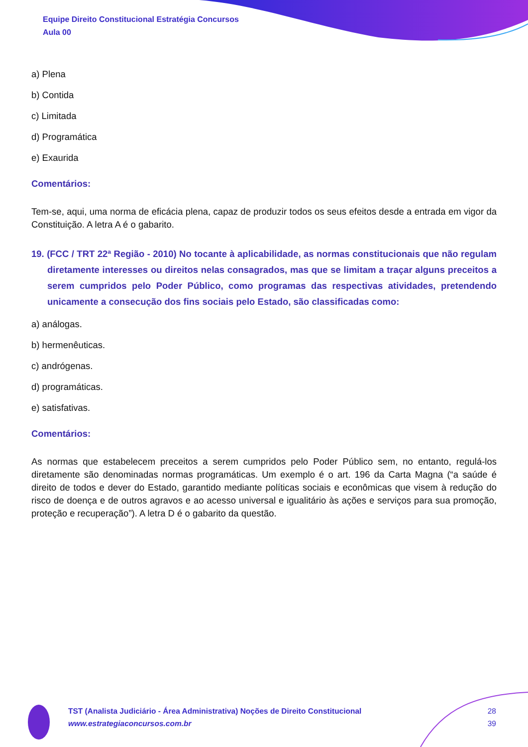Equipe Direito Constitucional Estratégia Concursos
Aula 00
a) Plena
b) Contida
c) Limitada
d) Programática
e) Exaurida
Comentários:
Tem-se, aqui, uma norma de eficácia plena, capaz de produzir todos os seus efeitos desde a entrada em vigor da Constituição. A letra A é o gabarito.
19. (FCC / TRT 22ª Região - 2010) No tocante à aplicabilidade, as normas constitucionais que não regulam diretamente interesses ou direitos nelas consagrados, mas que se limitam a traçar alguns preceitos a serem cumpridos pelo Poder Público, como programas das respectivas atividades, pretendendo unicamente a consecução dos fins sociais pelo Estado, são classificadas como:
a) análogas.
b) hermenêuticas.
c) andrógenas.
d) programáticas.
e) satisfativas.
Comentários:
As normas que estabelecem preceitos a serem cumpridos pelo Poder Público sem, no entanto, regulá-los diretamente são denominadas normas programáticas. Um exemplo é o art. 196 da Carta Magna (“a saúde é direito de todos e dever do Estado, garantido mediante políticas sociais e econômicas que visem à redução do risco de doença e de outros agravos e ao acesso universal e igualitário às ações e serviços para sua promoção, proteção e recuperação”). A letra D é o gabarito da questão.
TST (Analista Judiciário - Área Administrativa) Noções de Direito Constitucional
www.estrategiaconcursos.com.br
28
39